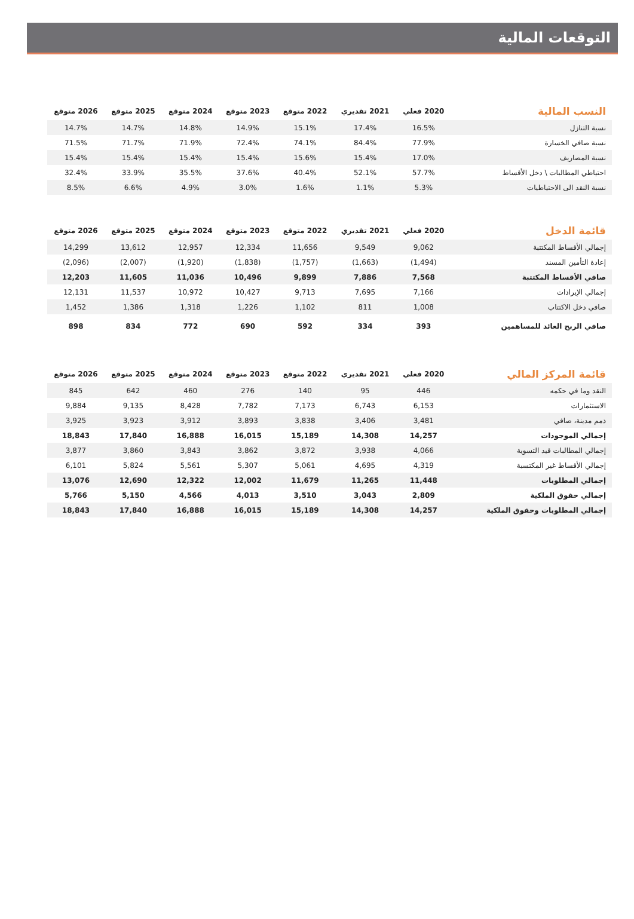التوقعات المالية
| النسب المالية | 2020 فعلي | 2021 تقديري | 2022 متوقع | 2023 متوقع | 2024 متوقع | 2025 متوقع | 2026 متوقع |
| --- | --- | --- | --- | --- | --- | --- | --- |
| نسبة التنازل | 16.5% | 17.4% | 15.1% | 14.9% | 14.8% | 14.7% | 14.7% |
| نسبة صافي الخسارة | 77.9% | 84.4% | 74.1% | 72.4% | 71.9% | 71.7% | 71.5% |
| نسبة المصاريف | 17.0% | 15.4% | 15.6% | 15.4% | 15.4% | 15.4% | 15.4% |
| احتياطي المطالبات \ دخل الأقساط | 57.7% | 52.1% | 40.4% | 37.6% | 35.5% | 33.9% | 32.4% |
| نسبة النقد الى الاحتياطيات | 5.3% | 1.1% | 1.6% | 3.0% | 4.9% | 6.6% | 8.5% |
| قائمة الدخل | 2020 فعلي | 2021 تقديري | 2022 متوقع | 2023 متوقع | 2024 متوقع | 2025 متوقع | 2026 متوقع |
| --- | --- | --- | --- | --- | --- | --- | --- |
| إجمالي الأقساط المكتتبة | 9,062 | 9,549 | 11,656 | 12,334 | 12,957 | 13,612 | 14,299 |
| إعادة التأمين المسند | (1,494) | (1,663) | (1,757) | (1,838) | (1,920) | (2,007) | (2,096) |
| صافي الأقساط المكتتبة | 7,568 | 7,886 | 9,899 | 10,496 | 11,036 | 11,605 | 12,203 |
| إجمالي الإيرادات | 7,166 | 7,695 | 9,713 | 10,427 | 10,972 | 11,537 | 12,131 |
| صافي دخل الاكتتاب | 1,008 | 811 | 1,102 | 1,226 | 1,318 | 1,386 | 1,452 |
| صافي الربح العائد للمساهمين | 393 | 334 | 592 | 690 | 772 | 834 | 898 |
| قائمة المركز المالي | 2020 فعلي | 2021 تقديري | 2022 متوقع | 2023 متوقع | 2024 متوقع | 2025 متوقع | 2026 متوقع |
| --- | --- | --- | --- | --- | --- | --- | --- |
| النقد وما في حكمه | 446 | 95 | 140 | 276 | 460 | 642 | 845 |
| الاستثمارات | 6,153 | 6,743 | 7,173 | 7,782 | 8,428 | 9,135 | 9,884 |
| ذمم مدينة، صافي | 3,481 | 3,406 | 3,838 | 3,893 | 3,912 | 3,923 | 3,925 |
| إجمالي الموجودات | 14,257 | 14,308 | 15,189 | 16,015 | 16,888 | 17,840 | 18,843 |
| إجمالي المطالبات قيد التسوية | 4,066 | 3,938 | 3,872 | 3,862 | 3,843 | 3,860 | 3,877 |
| إجمالي الأقساط غير المكتسبة | 4,319 | 4,695 | 5,061 | 5,307 | 5,561 | 5,824 | 6,101 |
| إجمالي المطلوبات | 11,448 | 11,265 | 11,679 | 12,002 | 12,322 | 12,690 | 13,076 |
| إجمالي حقوق الملكية | 2,809 | 3,043 | 3,510 | 4,013 | 4,566 | 5,150 | 5,766 |
| إجمالي المطلوبات وحقوق الملكية | 14,257 | 14,308 | 15,189 | 16,015 | 16,888 | 17,840 | 18,843 |